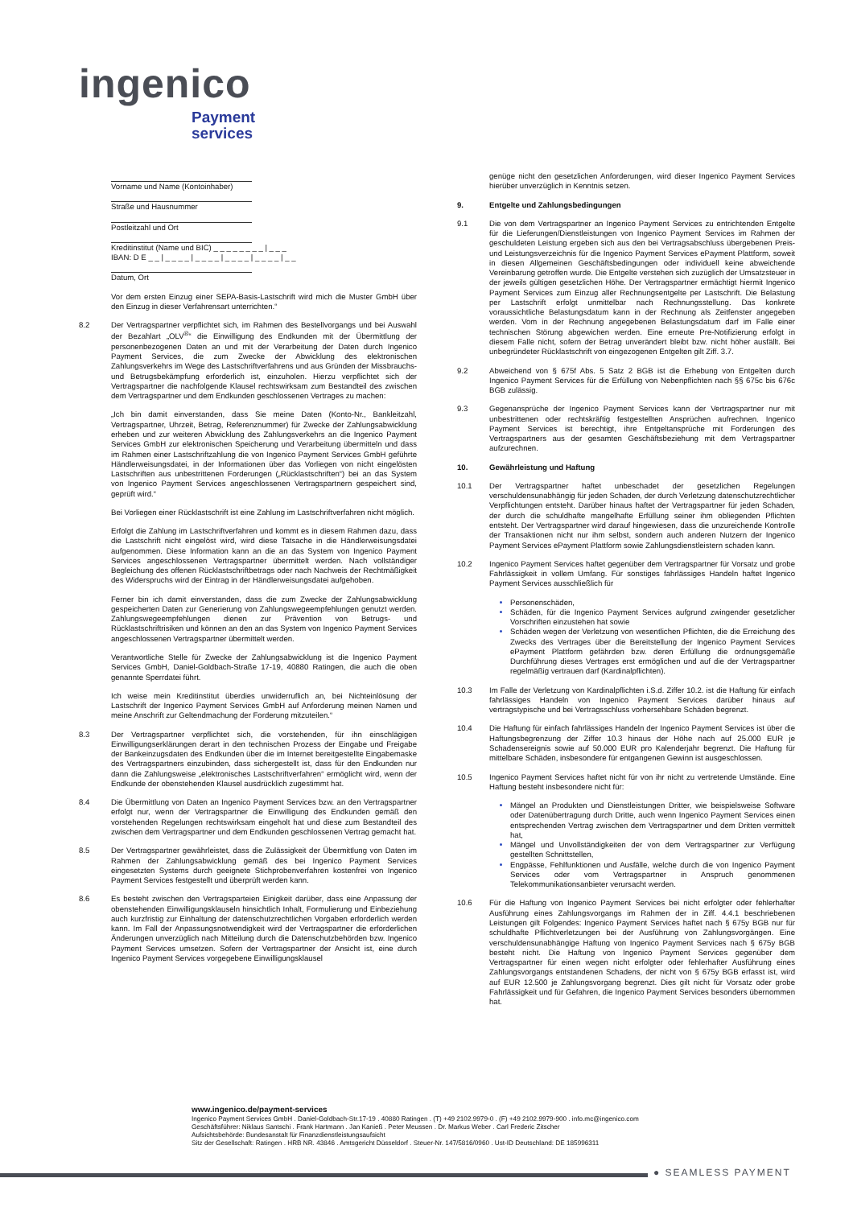ingenico
Payment
services
Vorname und Name (Kontoinhaber)
Straße und Hausnummer
Postleitzahl und Ort
Kreditinstitut (Name und BIC) _ _ _ _ _ _ _ _ | _ _ _
IBAN: D E _ _ | _ _ _ _ | _ _ _ _ | _ _ _ _ | _ _ _ _ | _ _
Datum, Ort
Vor dem ersten Einzug einer SEPA-Basis-Lastschrift wird mich die Muster GmbH über den Einzug in dieser Verfahrensart unterrichten.“
8.2 Der Vertragspartner verpflichtet sich, im Rahmen des Bestellvorgangs und bei Auswahl der Bezahlart „OLV<sup>®</sup>“ die Einwilligung des Endkunden mit der Übermittlung der personenbezogenen Daten an und mit der Verarbeitung der Daten durch Ingenico Payment Services, die zum Zwecke der Abwicklung des elektronischen Zahlungsverkehrs im Wege des Lastschriftverfahrens und aus Gründen der Missbrauchs- und Betrugsbekämpfung erforderlich ist, einzuholen. Hierzu verpflichtet sich der Vertragspartner die nachfolgende Klausel rechtswirksam zum Bestandteil des zwischen dem Vertragspartner und dem Endkunden geschlossenen Vertrages zu machen:
„Ich bin damit einverstanden, dass Sie meine Daten (Konto-Nr., Bankleitzahl, Vertragspartner, Uhrzeit, Betrag, Referenznummer) für Zwecke der Zahlungsabwicklung erheben und zur weiteren Abwicklung des Zahlungsverkehrs an die Ingenico Payment Services GmbH zur elektronischen Speicherung und Verarbeitung übermitteln und dass im Rahmen einer Lastschriftzahlung die von Ingenico Payment Services GmbH geführte Händlerweisungsdatei, in der Informationen über das Vorliegen von nicht eingelösten Lastschriften aus unbestrittenen Forderungen („Rücklastschriften“) bei an das System von Ingenico Payment Services angeschlossenen Vertragspartnern gespeichert sind, geprüft wird.“
Bei Vorliegen einer Rücklastschrift ist eine Zahlung im Lastschriftverfahren nicht möglich.
Erfolgt die Zahlung im Lastschriftverfahren und kommt es in diesem Rahmen dazu, dass die Lastschrift nicht eingelöst wird, wird diese Tatsache in die Händlerweisungsdatei aufgenommen. Diese Information kann an die an das System von Ingenico Payment Services angeschlossenen Vertragspartner übermittelt werden. Nach vollständiger Begleichung des offenen Rücklastschriftbetrags oder nach Nachweis der Rechtmäßigkeit des Widerspruchs wird der Eintrag in der Händlerweisungsdatei aufgehoben.
Ferner bin ich damit einverstanden, dass die zum Zwecke der Zahlungsabwicklung gespeicherten Daten zur Generierung von Zahlungswegeempfehlungen genutzt werden. Zahlungswegeempfehlungen dienen zur Prävention von Betrugs- und Rücklastschriftrisiken und können an den an das System von Ingenico Payment Services angeschlossenen Vertragspartner übermittelt werden.
Verantwortliche Stelle für Zwecke der Zahlungsabwicklung ist die Ingenico Payment Services GmbH, Daniel-Goldbach-Straße 17-19, 40880 Ratingen, die auch die oben genannte Sperrdatei führt.
Ich weise mein Kreditinstitut überdies unwiderruflich an, bei Nichteinlösung der Lastschrift der Ingenico Payment Services GmbH auf Anforderung meinen Namen und meine Anschrift zur Geltendmachung der Forderung mitzuteilen.“
8.3 Der Vertragspartner verpflichtet sich, die vorstehenden, für ihn einschlägigen Einwilligungserklärungen derart in den technischen Prozess der Eingabe und Freigabe der Bankeinzugsdaten des Endkunden über die im Internet bereitgestellte Eingabemaske des Vertragspartners einzubinden, dass sichergestellt ist, dass für den Endkunden nur dann die Zahlungsweise „elektronisches Lastschriftverfahren“ ermöglicht wird, wenn der Endkunde der obenstehenden Klausel ausdrücklich zugestimmt hat.
8.4 Die Übermittlung von Daten an Ingenico Payment Services bzw. an den Vertragspartner erfolgt nur, wenn der Vertragspartner die Einwilligung des Endkunden gemäß den vorstehenden Regelungen rechtswirksam eingeholt hat und diese zum Bestandteil des zwischen dem Vertragspartner und dem Endkunden geschlossenen Vertrag gemacht hat.
8.5 Der Vertragspartner gewährleistet, dass die Zulässigkeit der Übermittlung von Daten im Rahmen der Zahlungsabwicklung gemäß des bei Ingenico Payment Services eingesetzten Systems durch geeignete Stichprobenverfahren kostenfrei von Ingenico Payment Services festgestellt und überprüft werden kann.
8.6 Es besteht zwischen den Vertragsparteien Einigkeit darüber, dass eine Anpassung der obenstehenden Einwilligungsklauseln hinsichtlich Inhalt, Formulierung und Einbeziehung auch kurzfristig zur Einhaltung der datenschutzrechtlichen Vorgaben erforderlich werden kann. Im Fall der Anpassungsnotwendigkeit wird der Vertragspartner die erforderlichen Änderungen unverzüglich nach Mitteilung durch die Datenschutzbehörden bzw. Ingenico Payment Services umsetzen. Sofern der Vertragspartner der Ansicht ist, eine durch Ingenico Payment Services vorgegebene Einwilligungsklausel
genüge nicht den gesetzlichen Anforderungen, wird dieser Ingenico Payment Services hierüber unverzüglich in Kenntnis setzen.
9. Entgelte und Zahlungsbedingungen
9.1 Die von dem Vertragspartner an Ingenico Payment Services zu entrichtenden Entgelte für die Lieferungen/Dienstleistungen von Ingenico Payment Services im Rahmen der geschuldeten Leistung ergeben sich aus den bei Vertragsabschluss übergebenen Preis- und Leistungsverzeichnis für die Ingenico Payment Services ePayment Plattform, soweit in diesen Allgemeinen Geschäftsbedingungen oder individuell keine abweichende Vereinbarung getroffen wurde. Die Entgelte verstehen sich zuzüglich der Umsatzsteuer in der jeweils gültigen gesetzlichen Höhe. Der Vertragspartner ermächtigt hiermit Ingenico Payment Services zum Einzug aller Rechnungsentgelte per Lastschrift. Die Belastung per Lastschrift erfolgt unmittelbar nach Rechnungsstellung. Das konkrete voraussichtliche Belastungsdatum kann in der Rechnung als Zeitfenster angegeben werden. Vom in der Rechnung angegebenen Belastungsdatum darf im Falle einer technischen Störung abgewichen werden. Eine erneute Pre-Notifizierung erfolgt in diesem Falle nicht, sofern der Betrag unverändert bleibt bzw. nicht höher ausfällt. Bei unbegründeter Rücklastschrift von eingezogenen Entgelten gilt Ziff. 3.7.
9.2 Abweichend von § 675f Abs. 5 Satz 2 BGB ist die Erhebung von Entgelten durch Ingenico Payment Services für die Erfüllung von Nebenpflichten nach §§ 675c bis 676c BGB zulässig.
9.3 Gegenansprüche der Ingenico Payment Services kann der Vertragspartner nur mit unbestrittenen oder rechtskräftig festgestellten Ansprüchen aufrechnen. Ingenico Payment Services ist berechtigt, ihre Entgeltansprüche mit Forderungen des Vertragspartners aus der gesamten Geschäftsbeziehung mit dem Vertragspartner aufzurechnen.
10. Gewährleistung und Haftung
10.1 Der Vertragspartner haftet unbeschadet der gesetzlichen Regelungen verschuldensunabhängig für jeden Schaden, der durch Verletzung datenschutzrechtlicher Verpflichtungen entsteht. Darüber hinaus haftet der Vertragspartner für jeden Schaden, der durch die schuldhafte mangelhafte Erfüllung seiner ihm obliegenden Pflichten entsteht. Der Vertragspartner wird darauf hingewiesen, dass die unzureichende Kontrolle der Transaktionen nicht nur ihm selbst, sondern auch anderen Nutzern der Ingenico Payment Services ePayment Plattform sowie Zahlungsdienstleistern schaden kann.
10.2 Ingenico Payment Services haftet gegenüber dem Vertragspartner für Vorsatz und grobe Fahrlässigkeit in vollem Umfang. Für sonstiges fahrlässiges Handeln haftet Ingenico Payment Services ausschließlich für
Personenschäden,
Schäden, für die Ingenico Payment Services aufgrund zwingender gesetzlicher Vorschriften einzustehen hat sowie
Schäden wegen der Verletzung von wesentlichen Pflichten, die die Erreichung des Zwecks des Vertrages über die Bereitstellung der Ingenico Payment Services ePayment Plattform gefährden bzw. deren Erfüllung die ordnungsgemäße Durchführung dieses Vertrages erst ermöglichen und auf die der Vertragspartner regelmäßig vertrauen darf (Kardinalpflichten).
10.3 Im Falle der Verletzung von Kardinalpflichten i.S.d. Ziffer 10.2. ist die Haftung für einfach fahrlässiges Handeln von Ingenico Payment Services darüber hinaus auf vertragstypische und bei Vertragsschluss vorhersehbare Schäden begrenzt.
10.4 Die Haftung für einfach fahrlässiges Handeln der Ingenico Payment Services ist über die Haftungsbegrenzung der Ziffer 10.3 hinaus der Höhe nach auf 25.000 EUR je Schadensereignis sowie auf 50.000 EUR pro Kalenderjahr begrenzt. Die Haftung für mittelbare Schäden, insbesondere für entgangenen Gewinn ist ausgeschlossen.
10.5 Ingenico Payment Services haftet nicht für von ihr nicht zu vertretende Umstände. Eine Haftung besteht insbesondere nicht für:
Mängel an Produkten und Dienstleistungen Dritter, wie beispielsweise Software oder Datenübertragung durch Dritte, auch wenn Ingenico Payment Services einen entsprechenden Vertrag zwischen dem Vertragspartner und dem Dritten vermittelt hat,
Mängel und Unvollständigkeiten der von dem Vertragspartner zur Verfügung gestellten Schnittstellen,
Engpässe, Fehlfunktionen und Ausfälle, welche durch die von Ingenico Payment Services oder vom Vertragspartner in Anspruch genommenen Telekommunikationsanbieter verursacht werden.
10.6 Für die Haftung von Ingenico Payment Services bei nicht erfolgter oder fehlerhafter Ausführung eines Zahlungsvorgangs im Rahmen der in Ziff. 4.4.1 beschriebenen Leistungen gilt Folgendes: Ingenico Payment Services haftet nach § 675y BGB nur für schuldhafte Pflichtverletzungen bei der Ausführung von Zahlungsvorgängen. Eine verschuldensunabhängige Haftung von Ingenico Payment Services nach § 675y BGB besteht nicht. Die Haftung von Ingenico Payment Services gegenüber dem Vertragspartner für einen wegen nicht erfolgter oder fehlerhafter Ausführung eines Zahlungsvorgangs entstandenen Schadens, der nicht von § 675y BGB erfasst ist, wird auf EUR 12.500 je Zahlungsvorgang begrenzt. Dies gilt nicht für Vorsatz oder grobe Fahrlässigkeit und für Gefahren, die Ingenico Payment Services besonders übernommen hat.
www.ingenico.de/payment-services
Ingenico Payment Services GmbH . Daniel-Goldbach-Str.17-19 . 40880 Ratingen . (T) +49 2102.9979-0 . (F) +49 2102.9979-900 . info.mc@ingenico.com
Geschäftsführer: Niklaus Santschi . Frank Hartmann . Jan Kanieß . Peter Meussen . Dr. Markus Weber . Carl Frederic Zitscher
Aufsichtsbehörde: Bundesanstalt für Finanzdienstleistungsaufsicht
Sitz der Gesellschaft: Ratingen . HRB NR. 43846 . Amtsgericht Düsseldorf . Steuer-Nr. 147/5816/0960 . Ust-ID Deutschland: DE 185996311
● SEAMLESS PAYMENT